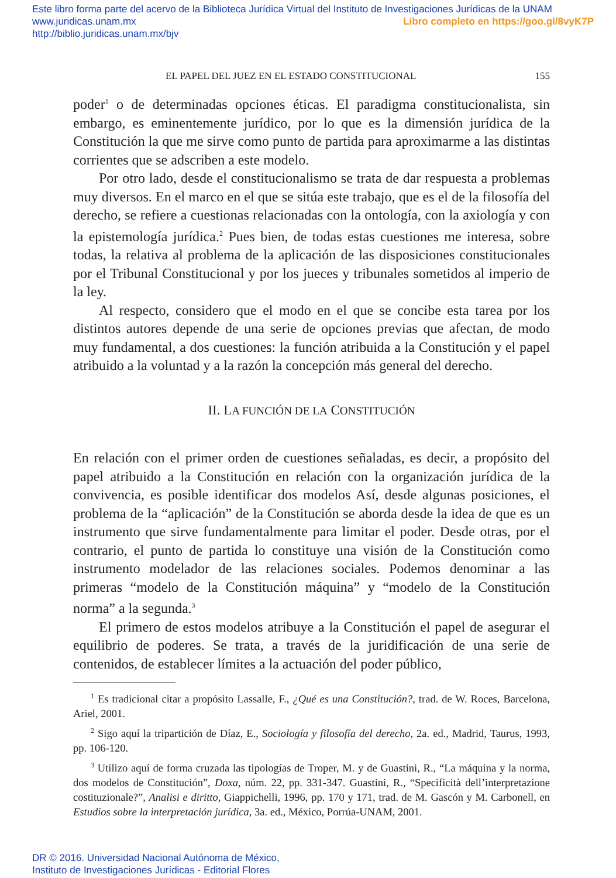Este libro forma parte del acervo de la Biblioteca Jurídica Virtual del Instituto de Investigaciones Jurídicas de la UNAM
Libro completo en https://goo.gl/8vyK7P www.juridicas.unam.mx
http://biblio.juridicas.unam.mx/bjv
EL PAPEL DEL JUEZ EN EL ESTADO CONSTITUCIONAL 155
poder<sup>1</sup> o de determinadas opciones éticas. El paradigma constitucionalista, sin embargo, es eminentemente jurídico, por lo que es la dimensión jurídica de la Constitución la que me sirve como punto de partida para aproximarme a las distintas corrientes que se adscriben a este modelo.
Por otro lado, desde el constitucionalismo se trata de dar respuesta a problemas muy diversos. En el marco en el que se sitúa este trabajo, que es el de la filosofía del derecho, se refiere a cuestionas relacionadas con la ontología, con la axiología y con la epistemología jurídica.<sup>2</sup> Pues bien, de todas estas cuestiones me interesa, sobre todas, la relativa al problema de la aplicación de las disposiciones constitucionales por el Tribunal Constitucional y por los jueces y tribunales sometidos al imperio de la ley.
Al respecto, considero que el modo en el que se concibe esta tarea por los distintos autores depende de una serie de opciones previas que afectan, de modo muy fundamental, a dos cuestiones: la función atribuida a la Constitución y el papel atribuido a la voluntad y a la razón la concepción más general del derecho.
II. LA FUNCIÓN DE LA CONSTITUCIÓN
En relación con el primer orden de cuestiones señaladas, es decir, a propósito del papel atribuido a la Constitución en relación con la organización jurídica de la convivencia, es posible identificar dos modelos Así, desde algunas posiciones, el problema de la “aplicación” de la Constitución se aborda desde la idea de que es un instrumento que sirve fundamentalmente para limitar el poder. Desde otras, por el contrario, el punto de partida lo constituye una visión de la Constitución como instrumento modelador de las relaciones sociales. Podemos denominar a las primeras “modelo de la Constitución máquina” y “modelo de la Constitución norma” a la segunda.<sup>3</sup>
El primero de estos modelos atribuye a la Constitución el papel de asegurar el equilibrio de poderes. Se trata, a través de la juridificación de una serie de contenidos, de establecer límites a la actuación del poder público,
<sup>1</sup> Es tradicional citar a propósito Lassalle, F., ¿Qué es una Constitución?, trad. de W. Roces, Barcelona, Ariel, 2001.
<sup>2</sup> Sigo aquí la tripartición de Díaz, E., Sociología y filosofía del derecho, 2a. ed., Madrid, Taurus, 1993, pp. 106-120.
<sup>3</sup> Utilizo aquí de forma cruzada las tipologías de Troper, M. y de Guastini, R., “La máquina y la norma, dos modelos de Constitución”, Doxa, núm. 22, pp. 331-347. Guastini, R., “Specificità dell’interpretazione costituzionale?”, Analisi e diritto, Giappichelli, 1996, pp. 170 y 171, trad. de M. Gascón y M. Carbonell, en Estudios sobre la interpretación jurídica, 3a. ed., México, Porrúa-UNAM, 2001.
DR © 2016. Universidad Nacional Autónoma de México,
Instituto de Investigaciones Jurídicas - Editorial Flores